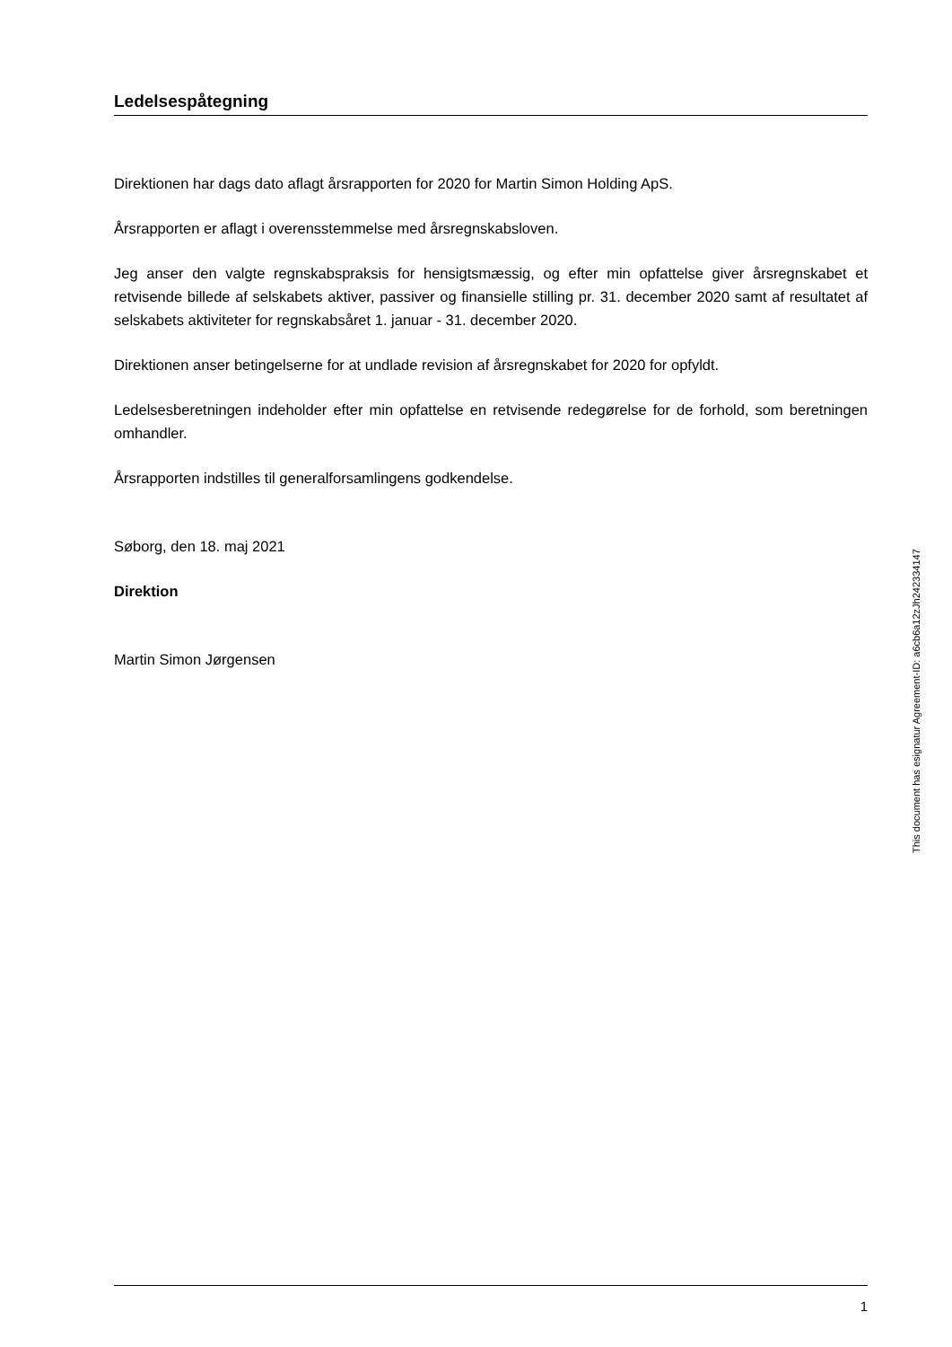Ledelsespåtegning
Direktionen har dags dato aflagt årsrapporten for 2020 for Martin Simon Holding ApS.
Årsrapporten er aflagt i overensstemmelse med årsregnskabsloven.
Jeg anser den valgte regnskabspraksis for hensigtsmæssig, og efter min opfattelse giver årsregnskabet et retvisende billede af selskabets aktiver, passiver og finansielle stilling pr. 31. december 2020 samt af resultatet af selskabets aktiviteter for regnskabsåret 1. januar - 31. december 2020.
Direktionen anser betingelserne for at undlade revision af årsregnskabet for 2020 for opfyldt.
Ledelsesberetningen indeholder efter min opfattelse en retvisende redegørelse for de forhold, som beretningen omhandler.
Årsrapporten indstilles til generalforsamlingens godkendelse.
Søborg, den 18. maj 2021
Direktion
Martin Simon Jørgensen
This document has esignatur Agreement-ID: a6cb6a12zJh242334147
1